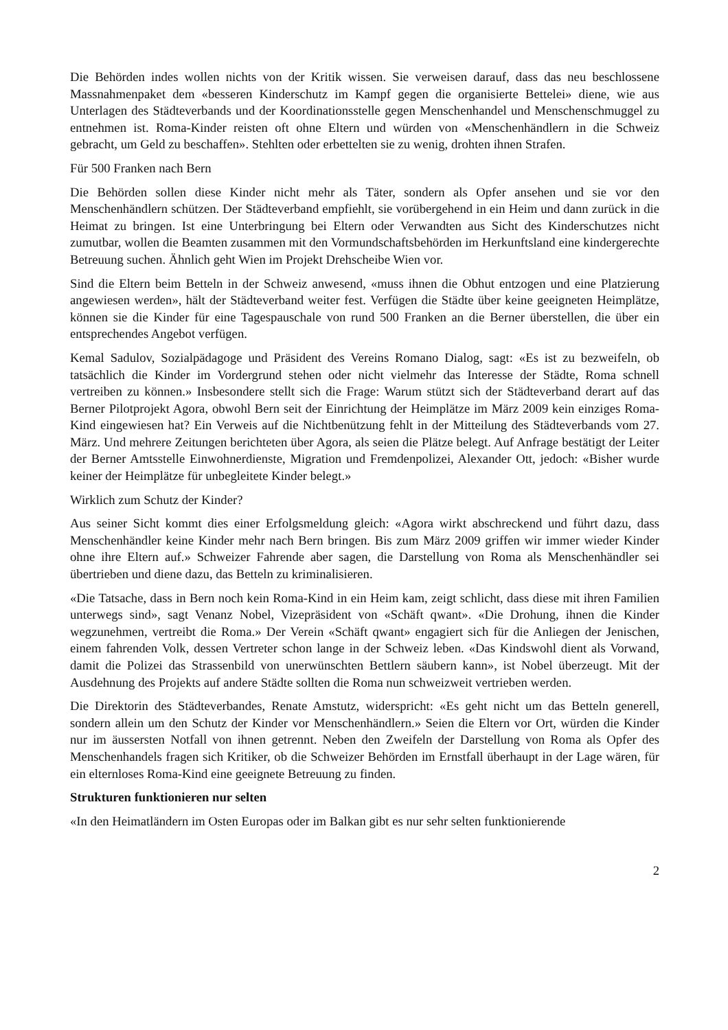Die Behörden indes wollen nichts von der Kritik wissen. Sie verweisen darauf, dass das neu beschlossene Massnahmenpaket dem «besseren Kinderschutz im Kampf gegen die organisierte Bettelei» diene, wie aus Unterlagen des Städteverbands und der Koordinationsstelle gegen Menschenhandel und Menschenschmuggel zu entnehmen ist. Roma-Kinder reisten oft ohne Eltern und würden von «Menschenhändlern in die Schweiz gebracht, um Geld zu beschaffen». Stehlten oder erbettelten sie zu wenig, drohten ihnen Strafen.
Für 500 Franken nach Bern
Die Behörden sollen diese Kinder nicht mehr als Täter, sondern als Opfer ansehen und sie vor den Menschenhändlern schützen. Der Städteverband empfiehlt, sie vorübergehend in ein Heim und dann zurück in die Heimat zu bringen. Ist eine Unterbringung bei Eltern oder Verwandten aus Sicht des Kinderschutzes nicht zumutbar, wollen die Beamten zusammen mit den Vormundschaftsbehörden im Herkunftsland eine kindergerechte Betreuung suchen. Ähnlich geht Wien im Projekt Drehscheibe Wien vor.
Sind die Eltern beim Betteln in der Schweiz anwesend, «muss ihnen die Obhut entzogen und eine Platzierung angewiesen werden», hält der Städteverband weiter fest. Verfügen die Städte über keine geeigneten Heimplätze, können sie die Kinder für eine Tagespauschale von rund 500 Franken an die Berner überstellen, die über ein entsprechendes Angebot verfügen.
Kemal Sadulov, Sozialpädagoge und Präsident des Vereins Romano Dialog, sagt: «Es ist zu bezweifeln, ob tatsächlich die Kinder im Vordergrund stehen oder nicht vielmehr das Interesse der Städte, Roma schnell vertreiben zu können.» Insbesondere stellt sich die Frage: Warum stützt sich der Städteverband derart auf das Berner Pilotprojekt Agora, obwohl Bern seit der Einrichtung der Heimplätze im März 2009 kein einziges Roma-Kind eingewiesen hat? Ein Verweis auf die Nichtbenützung fehlt in der Mitteilung des Städteverbands vom 27. März. Und mehrere Zeitungen berichteten über Agora, als seien die Plätze belegt. Auf Anfrage bestätigt der Leiter der Berner Amtsstelle Einwohnerdienste, Migration und Fremdenpolizei, Alexander Ott, jedoch: «Bisher wurde keiner der Heimplätze für unbegleitete Kinder belegt.»
Wirklich zum Schutz der Kinder?
Aus seiner Sicht kommt dies einer Erfolgsmeldung gleich: «Agora wirkt abschreckend und führt dazu, dass Menschenhändler keine Kinder mehr nach Bern bringen. Bis zum März 2009 griffen wir immer wieder Kinder ohne ihre Eltern auf.» Schweizer Fahrende aber sagen, die Darstellung von Roma als Menschenhändler sei übertrieben und diene dazu, das Betteln zu kriminalisieren.
«Die Tatsache, dass in Bern noch kein Roma-Kind in ein Heim kam, zeigt schlicht, dass diese mit ihren Familien unterwegs sind», sagt Venanz Nobel, Vizepräsident von «Schäft qwant». «Die Drohung, ihnen die Kinder wegzunehmen, vertreibt die Roma.» Der Verein «Schäft qwant» engagiert sich für die Anliegen der Jenischen, einem fahrenden Volk, dessen Vertreter schon lange in der Schweiz leben. «Das Kindswohl dient als Vorwand, damit die Polizei das Strassenbild von unerwünschten Bettlern säubern kann», ist Nobel überzeugt. Mit der Ausdehnung des Projekts auf andere Städte sollten die Roma nun schweizweit vertrieben werden.
Die Direktorin des Städteverbandes, Renate Amstutz, widerspricht: «Es geht nicht um das Betteln generell, sondern allein um den Schutz der Kinder vor Menschenhändlern.» Seien die Eltern vor Ort, würden die Kinder nur im äussersten Notfall von ihnen getrennt. Neben den Zweifeln der Darstellung von Roma als Opfer des Menschenhandels fragen sich Kritiker, ob die Schweizer Behörden im Ernstfall überhaupt in der Lage wären, für ein elternloses Roma-Kind eine geeignete Betreuung zu finden.
Strukturen funktionieren nur selten
«In den Heimatländern im Osten Europas oder im Balkan gibt es nur sehr selten funktionierende
2